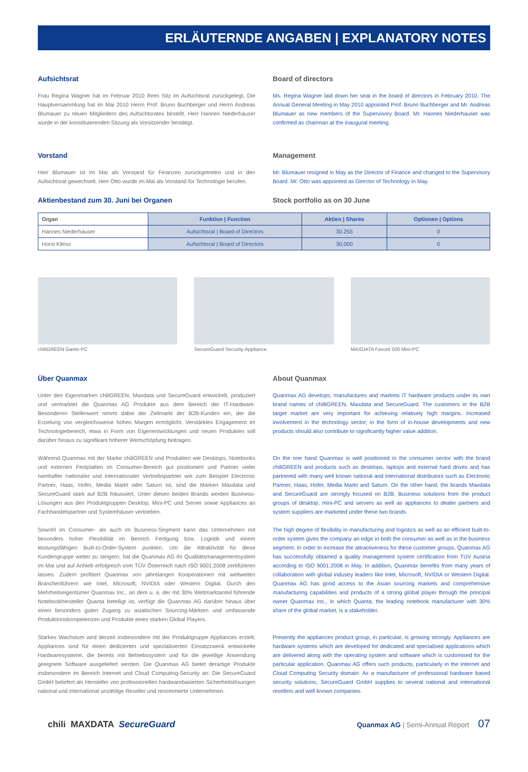ERLÄUTERNDE ANGABEN | EXPLANATORY NOTES
Aufsichtsrat
Frau Regina Wagner hat im Februar 2010 Ihren Sitz im Aufsichtsrat zurückgelegt. Die Hauptversammlung hat im Mai 2010 Herrn Prof. Bruno Buchberger und Herrn Andreas Blumauer zu neuen Mitgliedern des Aufsichtsrates bestellt. Herr Hannes Niederhauser wurde in der konstituierenden Sitzung als Vorsitzender bestätigt.
Vorstand
Herr Blumauer ist im Mai als Vorstand für Finanzen zurückgetreten und in den Aufsichtsrat gewechselt. Herr Otto wurde im Mai als Vorstand für Technologie berufen.
Aktienbestand zum 30. Juni bei Organen
Board of directors
Ms. Regina Wagner laid down her seat in the board of directors in February 2010. The Annual General Meeting in May 2010 appointed Prof. Bruno Buchberger and Mr. Andreas Blumauer as new members of the Supervisory Board. Mr. Hannes Niederhauser was confirmed as chairman at the inaugural meeting.
Management
Mr. Blumauer resigned in May as the Director of Finance and changed to the Supervisory Board. Mr. Otto was appointed as Director of Technology in May.
Stock portfolio as on 30 June
| Organ | Funktion / Function | Aktien / Shares | Optionen / Options |
| --- | --- | --- | --- |
| Hannes Niederhauser | Aufsichtsrat / Board of Directors | 30.255 | 0 |
| Horst Kleiss | Aufsichtsrat / Board of Directors | 30.000 | 0 |
chiliGREEN Game-PC SecureGuard Security-Appliance MAXDATA Favorit 500 Mini-PC
Über Quanmax
Unter den Eigenmarken chiliGREEN, Maxdata und SecureGuard entwickelt, produziert und vermarktet die Quanmax AG Produkte aus dem Bereich der IT-Hardware. Besonderen Stellenwert nimmt dabei der Zielmarkt der B2B-Kunden ein, der die Erzielung von vergleichsweise hohen Margen ermöglicht. Verstärktes Engagement im Technologiebereich, etwa in Form von Eigenentwicklungen und neuen Produkten soll darüber hinaus zu signifikant höherer Wertschöpfung beitragen.
Während Quanmax mit der Marke chiliGREEN und Produkten wie Desktops, Notebooks und externen Festplatten im Consumer-Bereich gut positioniert und Partner vieler namhafter nationaler und internationaler Vertriebspartner wie zum Beispiel Electronic Partner, Haas, Hofer, Media Markt oder Saturn ist, sind die Marken Maxdata und SecureGuard stark auf B2B fokussiert. Unter diesen beiden Brands werden Business-Lösungen aus den Produktgruppen Desktop, Mini-PC und Server sowie Appliances an Fachhandelspartner und Systemhäuser vertrieben.
Sowohl im Consumer- als auch im Business-Segment kann das Unternehmen mit besonders hoher Flexibilität im Bereich Fertigung bzw. Logistik und einem leistungsfähigen Built-to-Order-System punkten. Um die Attraktivität für diese Kundengruppe weiter zu steigern, hat die Quanmax AG ihr Qualitätsmanagementsystem im Mai und auf Anhieb erfolgreich vom TÜV Österreich nach ISO 9001:2008 zertifizieren lassen. Zudem profitiert Quanmax von jahrelangen Kooperationen mit weltweiten Branchenführern wie Intel, Microsoft, NVIDIA oder Western Digital. Durch den Mehrheitseigentümer Quanmax Inc., an dem u. a. der mit 30% Weltmarktanteil führende Notebookhersteller Quanta beteiligt ist, verfügt die Quanmax AG darüber hinaus über einen besonders guten Zugang zu asiatischen Sourcing-Märkten und umfassende Produktionskompetenzen und Produkte eines starken Global Players.
Starkes Wachstum wird derzeit insbesondere mit der Produktgruppe Appliances erzielt. Appliances sind für einen dedizierten und spezialisierten Einsatzzweck entwickelte Hardwaresysteme, die bereits mit Betriebssystem und für die jeweilige Anwendung geeignete Software ausgeliefert werden. Die Quanmax AG bietet derartige Produkte insbesondere im Bereich Internet und Cloud Computing-Security an: Die SecureGuard GmbH beliefert als Hersteller von professionellen hardwarebasierten Sicherheitslösungen national und international unzählige Reseller und renommierte Unternehmen.
About Quanmax
Quanmax AG develops, manufactures and markets IT hardware products under its own brand names of chilliGREEN, Maxdata and SecureGuard. The customers in the B2B target market are very important for achieving relatively high margins. Increased involvement in the technology sector, in the form of in-house developments and new products should also contribute to significantly higher value addition.
On the one hand Quanmax is well positioned in the consumer sector with the brand chiliGREEN and products such as desktops, laptops and external hard drives and has partnered with many well known national and international distributors such as Electronic Partner, Haas, Hofer, Media Markt and Saturn. On the other hand, the brands Maxdata and SecureGuard are strongly focused on B2B. Business solutions from the product groups of desktop, mini-PC and servers as well as appliances to dealer partners and system suppliers are marketed under these two brands.
The high degree of flexibility in manufacturing and logistics as well as an efficient built-to-order system gives the company an edge in both the consumer as well as in the business segment. In order to increase the attractiveness for these customer groups, Quanmax AG has successfully obtained a quality management system certification from TUV Austria according to ISO 9001:2008 in May. In addition, Quanmax benefits from many years of collaboration with global industry leaders like Intel, Microsoft, NVIDIA or Western Digital. Quanmax AG has good access to the Asian sourcing markets and comprehensive manufacturing capabilities and products of a strong global player through the principal owner Quanmax Inc., in which Quanta, the leading notebook manufacturer with 30% share of the global market, is a stakeholder.
Presently the appliances product group, in particular, is growing strongly. Appliances are hardware systems which are developed for dedicated and specialised applications which are delivered along with the operating system and software which is customised for the particular application. Quanmax AG offers such products, particularly in the Internet and Cloud Computing Security domain: As a manufacturer of professional hardware based security solutions, SecureGuard GmbH supplies to several national and international resellers and well known companies.
chili MAXDATA SecureGuard
Quanmax AG | Semi-Annual Report 07